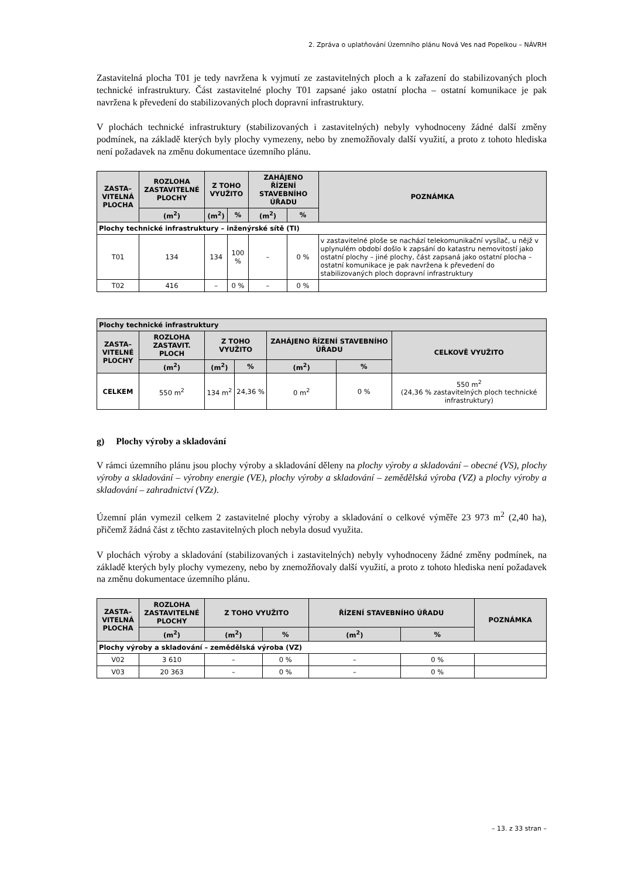2. Zpráva o uplatňování Územního plánu Nová Ves nad Popelkou – NÁVRH
Zastavitelná plocha T01 je tedy navržena k vyjmutí ze zastavitelných ploch a k zařazení do stabilizovaných ploch technické infrastruktury. Část zastavitelné plochy T01 zapsané jako ostatní plocha – ostatní komunikace je pak navržena k převedení do stabilizovaných ploch dopravní infrastruktury.
V plochách technické infrastruktury (stabilizovaných i zastavitelných) nebyly vyhodnoceny žádné další změny podmínek, na základě kterých byly plochy vymezeny, nebo by znemožňovaly další využití, a proto z tohoto hlediska není požadavek na změnu dokumentace územního plánu.
| ZASTA– VITELNÁ PLOCHA | ROZLOHA ZASTAVITELNÉ PLOCHY | Z TOHO VYUŽITO | | ZAHÁJENO ŘÍZENÍ STAVEBNÍHO ÚŘADU | | POZNÁMKA |
| --- | --- | --- | --- | --- | --- | --- |
| | (m<sup>2</sup>) | (m<sup>2</sup>) | % | (m<sup>2</sup>) | % | |
| Plochy technické infrastruktury – inženýrské sítě (TI) | | | | | | |
| T01 | 134 | 134 | 100 % | – | 0 % | v zastavitelné ploše se nachází telekomunikační vysílač, u nějž v uplynulém období došlo k zapsání do katastru nemovitostí jako ostatní plochy – jiné plochy, část zapsaná jako ostatní plocha – ostatní komunikace je pak navržena k převedení do stabilizovaných ploch dopravní infrastruktury |
| T02 | 416 | – | 0 % | – | 0 % | |
| Plochy technické infrastruktury | | | | | | |
| ZASTA– VITELNÉ PLOCHY | ROZLOHA ZASTAVIT. PLOCH | Z TOHO VYUŽITO | | ZAHÁJENO ŘÍZENÍ STAVEBNÍHO ÚŘADU | | CELKOVĚ VYUŽITO |
| | (m<sup>2</sup>) | (m<sup>2</sup>) | % | (m<sup>2</sup>) | % | |
| CELKEM | 550 m<sup>2</sup> | 134 m<sup>2</sup> | 24,36 % | 0 m<sup>2</sup> | 0 % | 550 m<sup>2</sup> (24,36 % zastavitelných ploch technické infrastruktury) |
g) Plochy výroby a skladování
V rámci územního plánu jsou plochy výroby a skladování děleny na plochy výroby a skladování – obecné (VS), plochy výroby a skladování – výrobny energie (VE), plochy výroby a skladování – zemědělská výroba (VZ) a plochy výroby a skladování – zahradnictví (VZz).
Územní plán vymezil celkem 2 zastavitelné plochy výroby a skladování o celkové výměře 23 973 m<sup>2</sup> (2,40 ha), přičemž žádná část z těchto zastavitelných ploch nebyla dosud využita.
V plochách výroby a skladování (stabilizovaných i zastavitelných) nebyly vyhodnoceny žádné změny podmínek, na základě kterých byly plochy vymezeny, nebo by znemožňovaly další využití, a proto z tohoto hlediska není požadavek na změnu dokumentace územního plánu.
| ZASTA– VITELNÁ PLOCHA | ROZLOHA ZASTAVITELNÉ PLOCHY | Z TOHO VYUŽITO | | ŘÍZENÍ STAVEBNÍHO ÚŘADU | | POZNÁMKA |
| --- | --- | --- | --- | --- | --- | --- |
| | (m<sup>2</sup>) | (m<sup>2</sup>) | % | (m<sup>2</sup>) | % | |
| Plochy výroby a skladování – zemědělská výroba (VZ) | | | | | | |
| V02 | 3 610 | – | 0 % | – | 0 % | |
| V03 | 20 363 | – | 0 % | – | 0 % | |
– 13. z 33 stran –